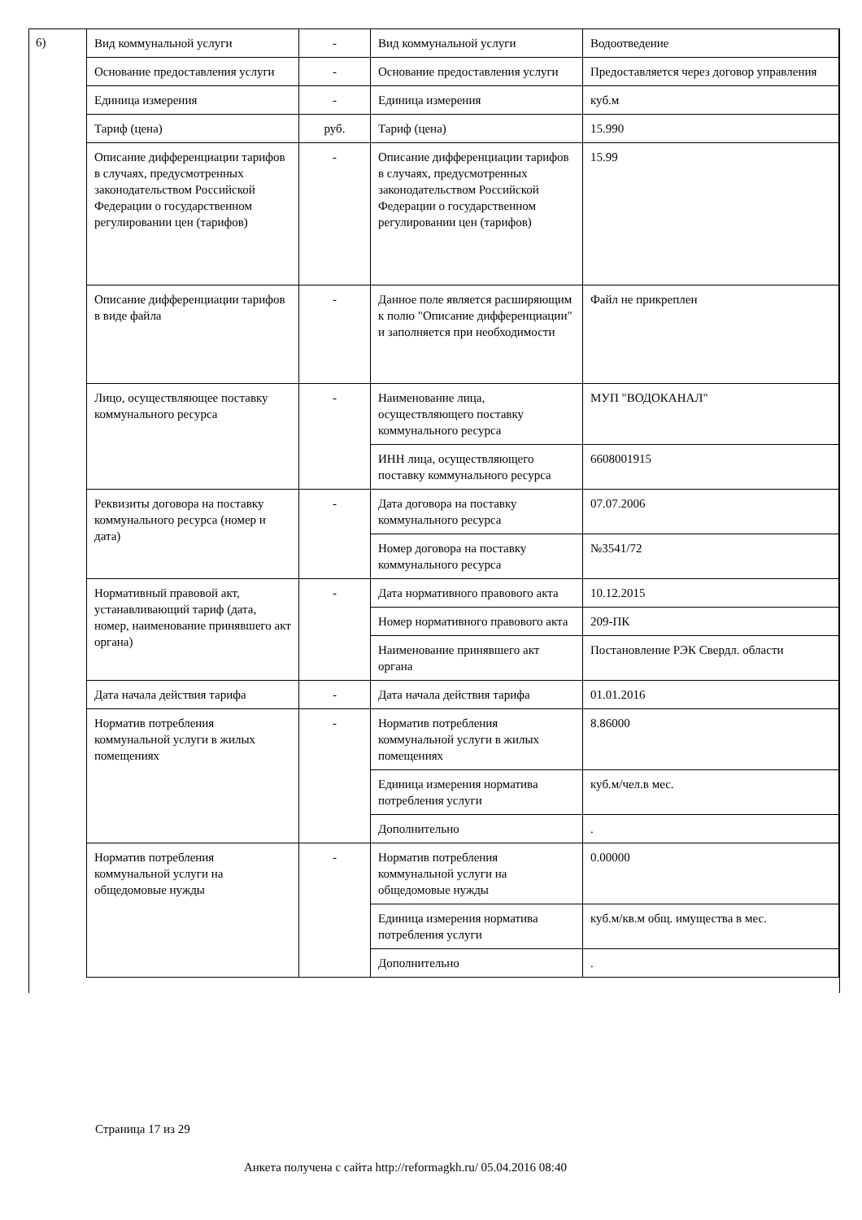6)
| Вид коммунальной услуги | - | Вид коммунальной услуги | Водоотведение |
| Основание предоставления услуги | - | Основание предоставления услуги | Предоставляется через договор управления |
| Единица измерения | - | Единица измерения | куб.м |
| Тариф (цена) | руб. | Тариф (цена) | 15.990 |
| Описание дифференциации тарифов в случаях, предусмотренных законодательством Российской Федерации о государственном регулировании цен (тарифов) | - | Описание дифференциации тарифов в случаях, предусмотренных законодательством Российской Федерации о государственном регулировании цен (тарифов) | 15.99 |
| Описание дифференциации тарифов в виде файла | - | Данное поле является расширяющим к полю "Описание дифференциации" и заполняется при необходимости | Файл не прикреплен |
| Лицо, осуществляющее поставку коммунального ресурса | - | Наименование лица, осуществляющего поставку коммунального ресурса | МУП "ВОДОКАНАЛ" |
| | | ИНН лица, осуществляющего поставку коммунального ресурса | 6608001915 |
| Реквизиты договора на поставку коммунального ресурса (номер и дата) | - | Дата договора на поставку коммунального ресурса | 07.07.2006 |
| | | Номер договора на поставку коммунального ресурса | №3541/72 |
| Нормативный правовой акт, устанавливающий тариф (дата, номер, наименование принявшего акт органа) | - | Дата нормативного правового акта | 10.12.2015 |
| | | Номер нормативного правового акта | 209-ПК |
| | | Наименование принявшего акт органа | Постановление РЭК Свердл. области |
| Дата начала действия тарифа | - | Дата начала действия тарифа | 01.01.2016 |
| Норматив потребления коммунальной услуги в жилых помещениях | - | Норматив потребления коммунальной услуги в жилых помещениях | 8.86000 |
| | | Единица измерения норматива потребления услуги | куб.м/чел.в мес. |
| | | Дополнительно | . |
| Норматив потребления коммунальной услуги на общедомовые нужды | - | Норматив потребления коммунальной услуги на общедомовые нужды | 0.00000 |
| | | Единица измерения норматива потребления услуги | куб.м/кв.м общ. имущества в мес. |
| | | Дополнительно | . |
Страница 17 из 29
Анкета получена с сайта http://reformagkh.ru/ 05.04.2016 08:40